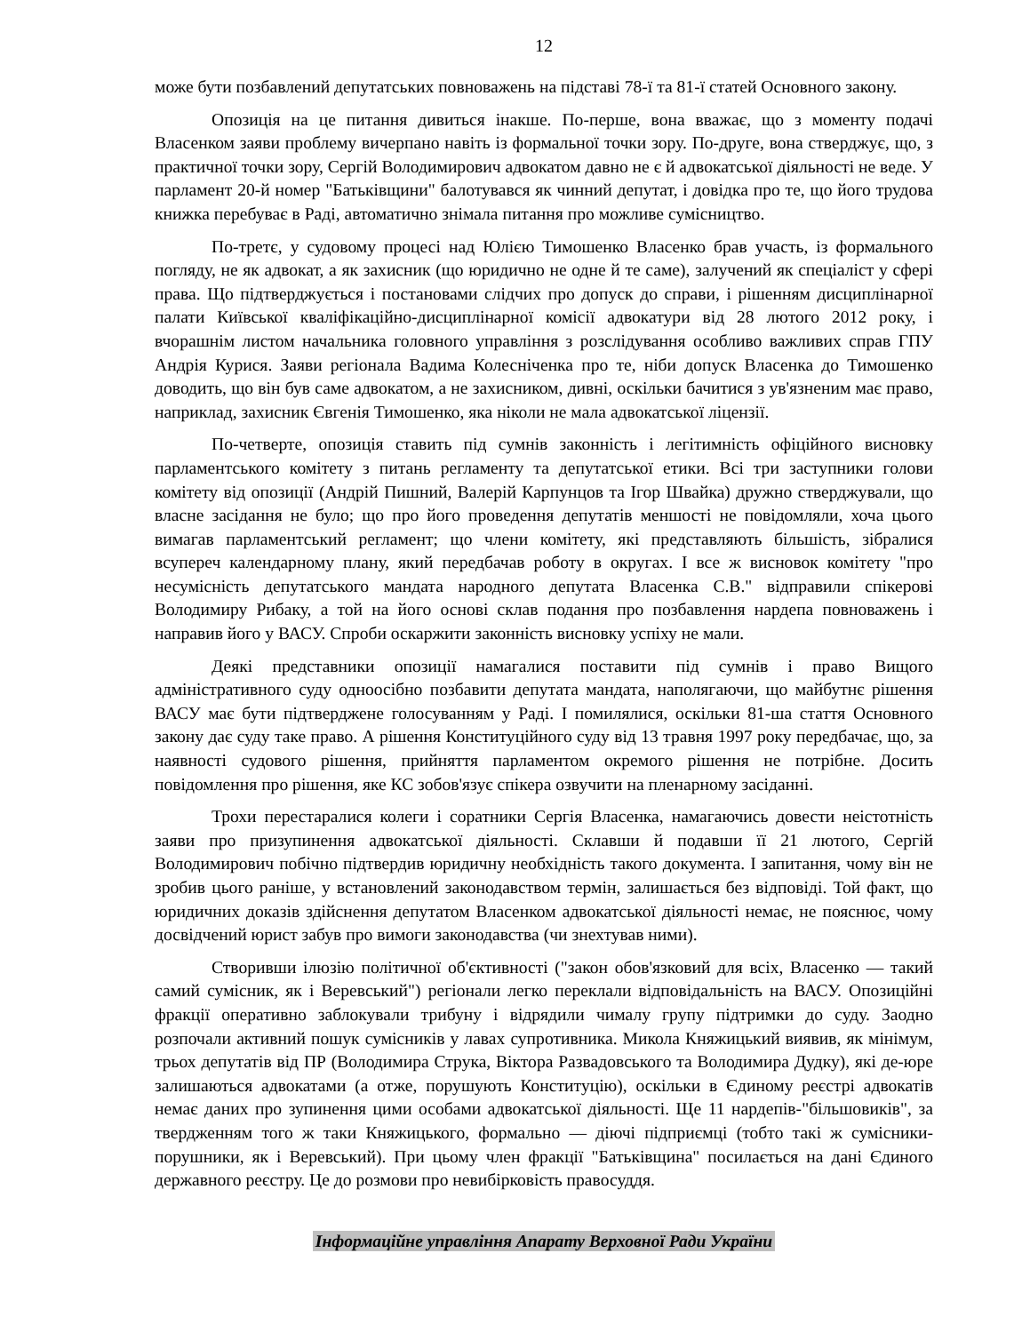12
може бути позбавлений депутатських повноважень на підставі 78-ї та 81-ї статей Основного закону.
Опозиція на це питання дивиться інакше. По-перше, вона вважає, що з моменту подачі Власенком заяви проблему вичерпано навіть із формальної точки зору. По-друге, вона стверджує, що, з практичної точки зору, Сергій Володимирович адвокатом давно не є й адвокатської діяльності не веде. У парламент 20-й номер "Батьківщини" балотувався як чинний депутат, і довідка про те, що його трудова книжка перебуває в Раді, автоматично знімала питання про можливе сумісництво.
По-третє, у судовому процесі над Юлією Тимошенко Власенко брав участь, із формального погляду, не як адвокат, а як захисник (що юридично не одне й те саме), залучений як спеціаліст у сфері права. Що підтверджується і постановами слідчих про допуск до справи, і рішенням дисциплінарної палати Київської кваліфікаційно-дисциплінарної комісії адвокатури від 28 лютого 2012 року, і вчорашнім листом начальника головного управління з розслідування особливо важливих справ ГПУ Андрія Курися. Заяви регіонала Вадима Колесніченка про те, ніби допуск Власенка до Тимошенко доводить, що він був саме адвокатом, а не захисником, дивні, оскільки бачитися з ув'язненим має право, наприклад, захисник Євгенія Тимошенко, яка ніколи не мала адвокатської ліцензії.
По-четверте, опозиція ставить під сумнів законність і легітимність офіційного висновку парламентського комітету з питань регламенту та депутатської етики. Всі три заступники голови комітету від опозиції (Андрій Пишний, Валерій Карпунцов та Ігор Швайка) дружно стверджували, що власне засідання не було; що про його проведення депутатів меншості не повідомляли, хоча цього вимагав парламентський регламент; що члени комітету, які представляють більшість, зібралися всупереч календарному плану, який передбачав роботу в округах. І все ж висновок комітету "про несумісність депутатського мандата народного депутата Власенка С.В." відправили спікерові Володимиру Рибаку, а той на його основі склав подання про позбавлення нардепа повноважень і направив його у ВАСУ. Спроби оскаржити законність висновку успіху не мали.
Деякі представники опозиції намагалися поставити під сумнів і право Вищого адміністративного суду одноосібно позбавити депутата мандата, наполягаючи, що майбутнє рішення ВАСУ має бути підтверджене голосуванням у Раді. І помилялися, оскільки 81-ша стаття Основного закону дає суду таке право. А рішення Конституційного суду від 13 травня 1997 року передбачає, що, за наявності судового рішення, прийняття парламентом окремого рішення не потрібне. Досить повідомлення про рішення, яке КС зобов'язує спікера озвучити на пленарному засіданні.
Трохи перестаралися колеги і соратники Сергія Власенка, намагаючись довести неістотність заяви про призупинення адвокатської діяльності. Склавши й подавши її 21 лютого, Сергій Володимирович побічно підтвердив юридичну необхідність такого документа. І запитання, чому він не зробив цього раніше, у встановлений законодавством термін, залишається без відповіді. Той факт, що юридичних доказів здійснення депутатом Власенком адвокатської діяльності немає, не пояснює, чому досвідчений юрист забув про вимоги законодавства (чи знехтував ними).
Створивши ілюзію політичної об'єктивності ("закон обов'язковий для всіх, Власенко — такий самий сумісник, як і Веревський") регіонали легко переклали відповідальність на ВАСУ. Опозиційні фракції оперативно заблокували трибуну і відрядили чималу групу підтримки до суду. Заодно розпочали активний пошук сумісників у лавах супротивника. Микола Княжицький виявив, як мінімум, трьох депутатів від ПР (Володимира Струка, Віктора Развадовського та Володимира Дудку), які де-юре залишаються адвокатами (а отже, порушують Конституцію), оскільки в Єдиному реєстрі адвокатів немає даних про зупинення цими особами адвокатської діяльності. Ще 11 нардепів-"більшовиків", за твердженням того ж таки Княжицького, формально — діючі підприємці (тобто такі ж сумісники-порушники, як і Веревський). При цьому член фракції "Батьківщина" посилається на дані Єдиного державного реєстру. Це до розмови про невибірковість правосуддя.
Інформаційне управління Апарату Верховної Ради України